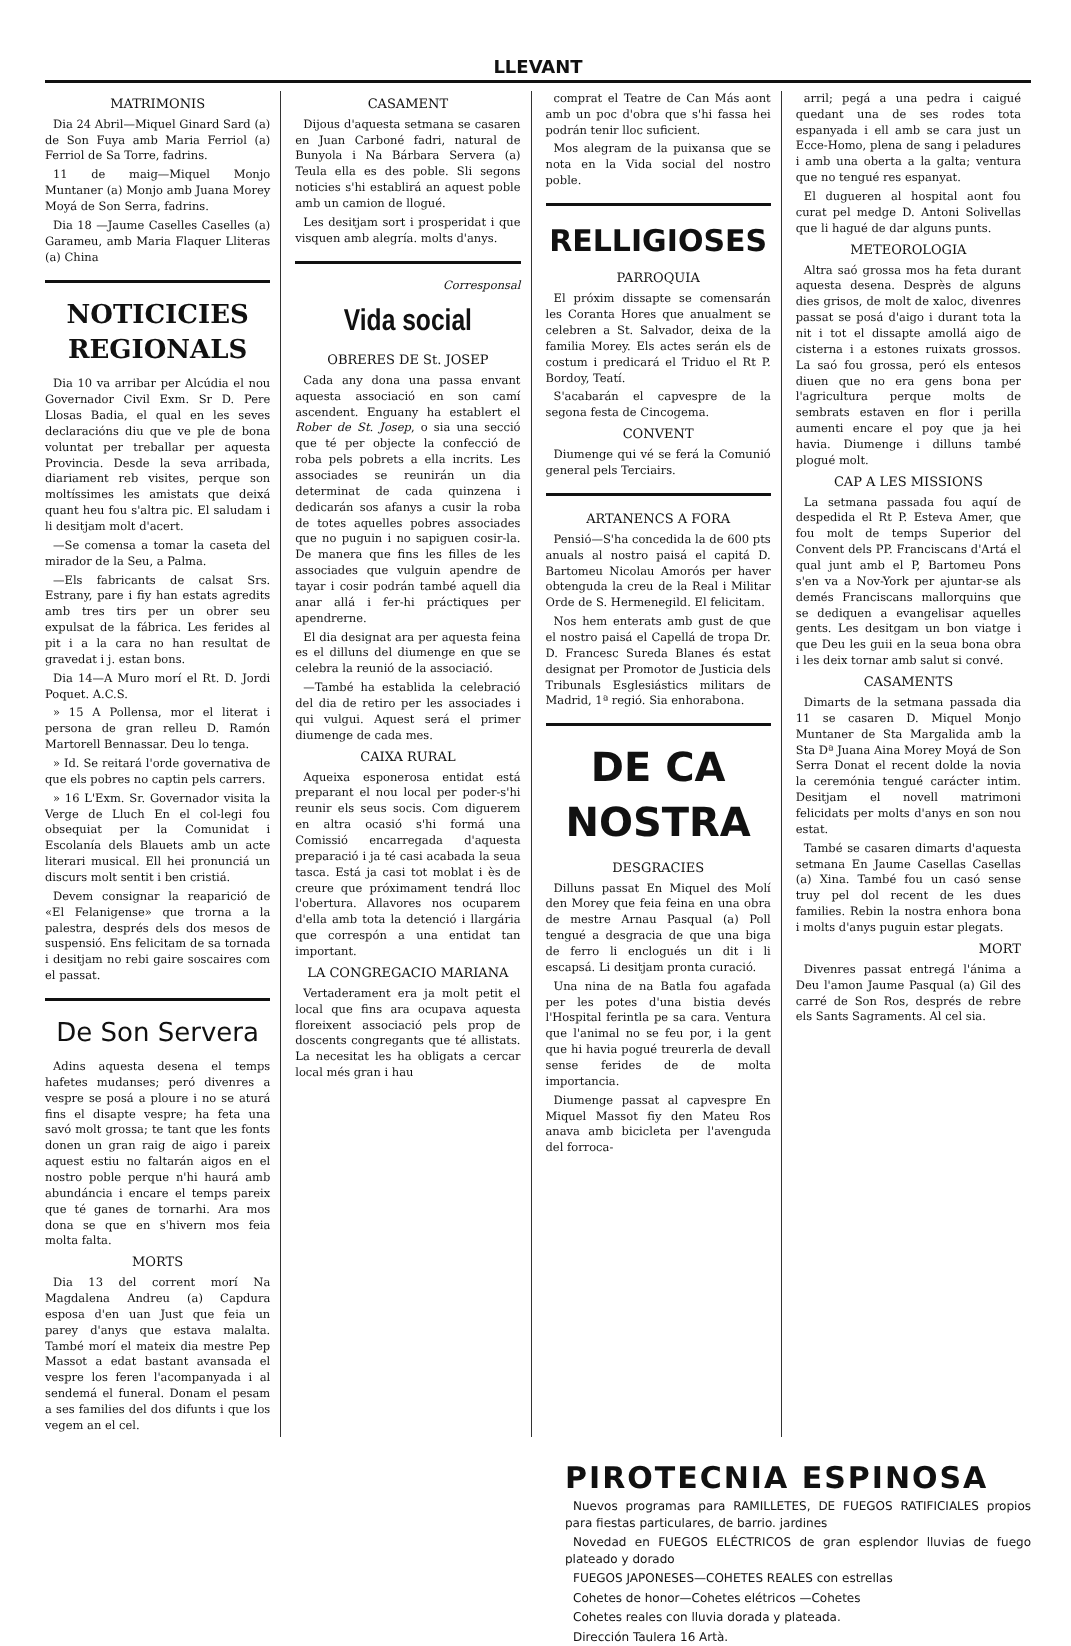LLEVANT
MATRIMONIS
Dia 24 Abril—Miquel Ginard Sard (a) de Son Fuya amb Maria Ferriol (a) Ferriol de Sa Torre, fadrins.
11 de maig—Miquel Monjo Muntaner (a) Monjo amb Juana Morey Moyá de Son Serra, fadrins.
Dia 18 —Jaume Caselles Caselles (a) Garameu, amb Maria Flaquer Lliteras (a) China
NOTICICIES REGIONALS
Dia 10 va arribar per Alcúdia el nou Governador Civil Exm. Sr D. Pere Llosas Badia, el qual en les seves declaracións diu que ve ple de bona voluntat per treballar per aquesta Provincia. Desde la seva arribada, diariament reb visites, perque son moltíssimes les amistats que deixá quant heu fou s'altra pic. El saludam i li desitjam molt d'acert.
—Se comensa a tomar la caseta del mirador de la Seu, a Palma.
—Els fabricants de calsat Srs. Estrany, pare i fiy han estats agredits amb tres tirs per un obrer seu expulsat de la fábrica. Les ferides al pit i a la cara no han resultat de gravedat i j. estan bons.
Dia 14—A Muro morí el Rt. D. Jordi Poquet. A.C.S.
» 15 A Pollensa, mor el literat i persona de gran relleu D. Ramón Martorell Bennassar. Deu lo tenga.
» Id. Se reitará l'orde governativa de que els pobres no captin pels carrers.
» 16 L'Exm. Sr. Governador visita la Verge de Lluch En el col-legi fou obsequiat per la Comunidat i Escolanía dels Blauets amb un acte literari musical. Ell hei pronunciá un discurs molt sentit i ben cristiá.
Devem consignar la reaparició de «El Felanigense» que trorna a la palestra, després dels dos mesos de suspensió. Ens felicitam de sa tornada i desitjam no rebi gaire soscaires com el passat.
De Son Servera
Adins aquesta desena el temps hafetes mudanses; peró divenres a vespre se posá a ploure i no se aturá fins el disapte vespre; ha feta una savó molt grossa; te tant que les fonts donen un gran raig de aigo i pareix aquest estiu no faltarán aigos en el nostro poble perque n'hi haurá amb abundáncia i encare el temps pareix que té ganes de tornarhi. Ara mos dona se que en s'hivern mos feia molta falta.
MORTS
Dia 13 del corrent morí Na Magdalena Andreu (a) Capdura esposa d'en uan Just que feia un parey d'anys que estava malalta. També morí el mateix dia mestre Pep Massot a edat bastant avansada el vespre los feren l'acompanyada i al sendemá el funeral. Donam el pesam a ses families del dos difunts i que los vegem an el cel.
CASAMENT
Dijous d'aquesta setmana se casaren en Juan Carboné fadri, natural de Bunyola i Na Bárbara Servera (a) Teula ella es des poble. Sli segons noticies s'hi establirá an aquest poble amb un camion de llogué.
Les desitjam sort i prosperidat i que visquen amb alegría. molts d'anys.
Corresponsal
Vida social
OBRERES DE St. JOSEP
Cada any dona una passa envant aquesta associació en son camí ascendent. Enguany ha establert el Rober de St. Josep, o sia una secció que té per objecte la confecció de roba pels pobrets a ella incrits. Les associades se reunirán un dia determinat de cada quinzena i dedicarán sos afanys a cusir la roba de totes aquelles pobres associades que no puguin i no sapiguen cosir-la. De manera que fins les filles de les associades que vulguin apendre de tayar i cosir podrán també aquell dia anar allá i fer-hi práctiques per apendrerne.
El dia designat ara per aquesta feina es el dilluns del diumenge en que se celebra la reunió de la associació.
—També ha establida la celebració del dia de retiro per les associades i qui vulgui. Aquest será el primer diumenge de cada mes.
CAIXA RURAL
Aqueixa esponerosa entidat está preparant el nou local per poder-s'hi reunir els seus socis. Com diguerem en altra ocasió s'hi formá una Comissió encarregada d'aquesta preparació i ja té casi acabada la seua tasca. Está ja casi tot moblat i ès de creure que próximament tendrá lloc l'obertura. Allavores nos ocuparem d'ella amb tota la detenció i llargária que correspón a una entidat tan important.
LA CONGREGACIO MARIANA
Vertaderament era ja molt petit el local que fins ara ocupava aquesta floreixent associació pels prop de doscents congregants que té allistats. La necesitat les ha obligats a cercar local més gran i hau
comprat el Teatre de Can Más aont amb un poc d'obra que s'hi fassa hei podrán tenir lloc suficient.
Mos alegram de la puixansa que se nota en la Vida social del nostro poble.
RELLIGIOSES
PARROQUIA
El próxim dissapte se comensarán les Coranta Hores que anualment se celebren a St. Salvador, deixa de la familia Morey. Els actes serán els de costum i predicará el Triduo el Rt P. Bordoy, Teatí.
S'acabarán el capvespre de la segona festa de Cincogema.
CONVENT
Diumenge qui vé se ferá la Comunió general pels Terciairs.
ARTANENCS A FORA
Pensió—S'ha concedida la de 600 pts anuals al nostro paisá el capitá D. Bartomeu Nicolau Amorós per haver obtenguda la creu de la Real i Militar Orde de S. Hermenegild. El felicitam.
Nos hem enterats amb gust de que el nostro paisá el Capellá de tropa Dr. D. Francesc Sureda Blanes és estat designat per Promotor de Justicia dels Tribunals Esglesiástics militars de Madrid, 1ª regió. Sia enhorabona.
DE CA NOSTRA
DESGRACIES
Dilluns passat En Miquel des Molí den Morey que feia feina en una obra de mestre Arnau Pasqual (a) Poll tengué a desgracia de que una biga de ferro li enclogués un dit i li escapsá. Li desitjam pronta curació.
Una nina de na Batla fou agafada per les potes d'una bistia devés l'Hospital ferintla pe sa cara. Ventura que l'animal no se feu por, i la gent que hi havia pogué treurerla de devall sense ferides de de molta importancia.
Diumenge passat al capvespre En Miquel Massot fiy den Mateu Ros anava amb bicicleta per l'avenguda del forroca-
arril; pegá a una pedra i caigué quedant una de ses rodes tota espanyada i ell amb se cara just un Ecce-Homo, plena de sang i peladures i amb una oberta a la galta; ventura que no tengué res espanyat.
El dugueren al hospital aont fou curat pel medge D. Antoni Solivellas que li hagué de dar alguns punts.
METEOROLOGIA
Altra saó grossa mos ha feta durant aquesta desena. Desprès de alguns dies grisos, de molt de xaloc, divenres passat se posá d'aigo i durant tota la nit i tot el dissapte amollá aigo de cisterna i a estones ruixats grossos. La saó fou grossa, peró els entesos diuen que no era gens bona per l'agricultura perque molts de sembrats estaven en flor i perilla aumenti encare el poy que ja hei havia. Diumenge i dilluns també plogué molt.
CAP A LES MISSIONS
La setmana passada fou aquí de despedida el Rt P. Esteva Amer, que fou molt de temps Superior del Convent dels PP. Franciscans d'Artá el qual junt amb el P, Bartomeu Pons s'en va a Nov-York per ajuntar-se als demés Franciscans mallorquins que se dediquen a evangelisar aquelles gents. Les desitgam un bon viatge i que Deu les guii en la seua bona obra i les deix tornar amb salut si convé.
CASAMENTS
Dimarts de la setmana passada dia 11 se casaren D. Miquel Monjo Muntaner de Sta Margalida amb la Sta Dª Juana Aina Morey Moyá de Son Serra Donat el recent dolde la novia la ceremónia tengué carácter intim. Desitjam el novell matrimoni felicidats per molts d'anys en son nou estat.
També se casaren dimarts d'aquesta setmana En Jaume Casellas Casellas (a) Xina. També fou un casó sense truy pel dol recent de les dues families. Rebin la nostra enhora bona i molts d'anys puguin estar plegats.
MORT
Divenres passat entregá l'ánima a Deu l'amon Jaume Pasqual (a) Gil des carré de Son Ros, després de rebre els Sants Sagraments. Al cel sia.
PIROTECNIA ESPINOSA
Nuevos programas para RAMILLETES, DE FUEGOS RATIFICIALES propios para fiestas particulares, de barrio. jardines
Novedad en FUEGOS ELÉCTRICOS de gran esplendor lluvias de fuego plateado y dorado
FUEGOS JAPONESES—COHETES REALES con estrellas
Cohetes de honor—Cohetes elétricos —Cohetes
Cohetes reales con lluvia dorada y plateada.
Dirección Taulera 16 Artà.